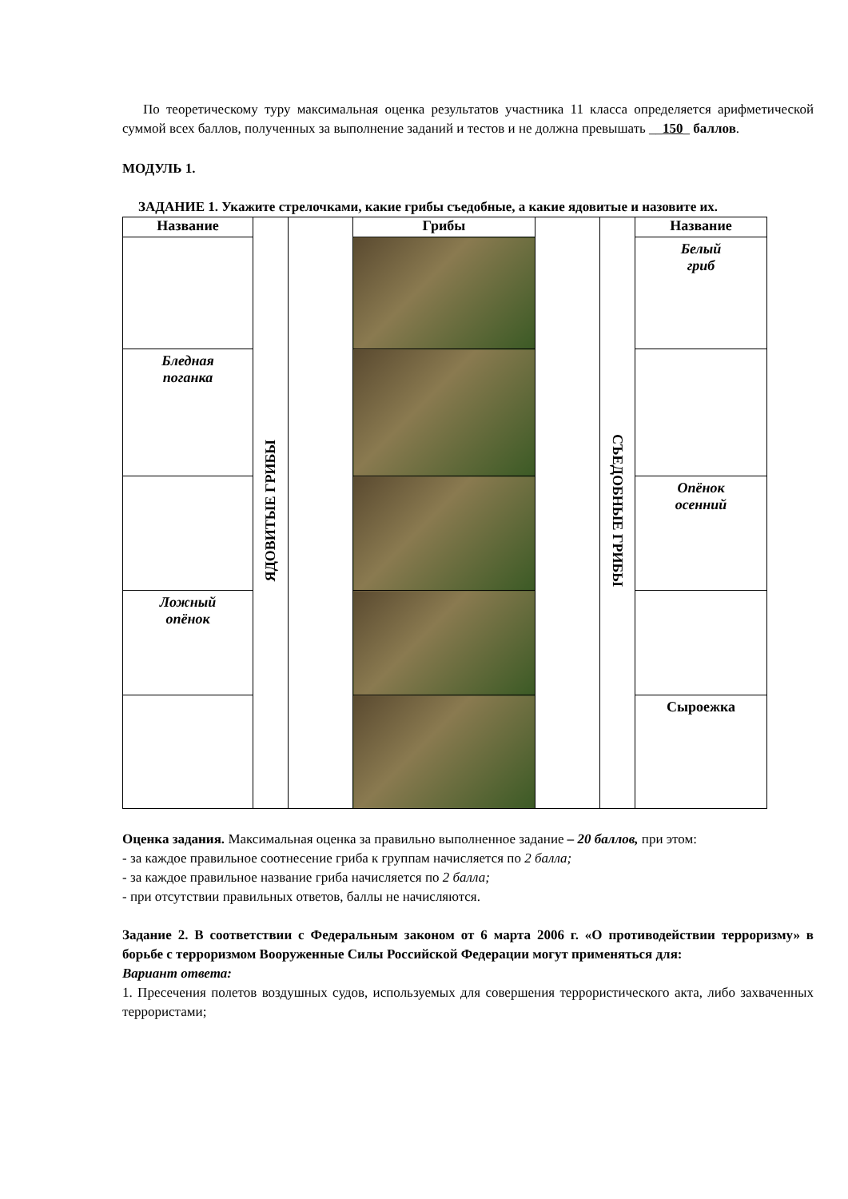По теоретическому туру максимальная оценка результатов участника 11 класса определяется арифметической суммой всех баллов, полученных за выполнение заданий и тестов и не должна превышать __150_ баллов.
МОДУЛЬ 1.
ЗАДАНИЕ 1. Укажите стрелочками, какие грибы съедобные, а какие ядовитые и назовите их.
| Название | ЯДОВИТЫЕ ГРИБЫ | | Грибы | | СЪЕДОБНЫЕ ГРИБЫ | Название |
| | | | | | | Белый гриб |
| Бледная поганка | | | | | | |
| | | | | | | Опёнок осенний |
| Ложный опёнок | | | | | | |
| | | | | | | Сыроежка |
Оценка задания. Максимальная оценка за правильно выполненное задание – 20 баллов, при этом:
- за каждое правильное соотнесение гриба к группам начисляется по 2 балла;
- за каждое правильное название гриба начисляется по 2 балла;
- при отсутствии правильных ответов, баллы не начисляются.
Задание 2. В соответствии с Федеральным законом от 6 марта 2006 г. «О противодействии терроризму» в борьбе с терроризмом Вооруженные Силы Российской Федерации могут применяться для:
Вариант ответа:
1. Пресечения полетов воздушных судов, используемых для совершения террористического акта, либо захваченных террористами;